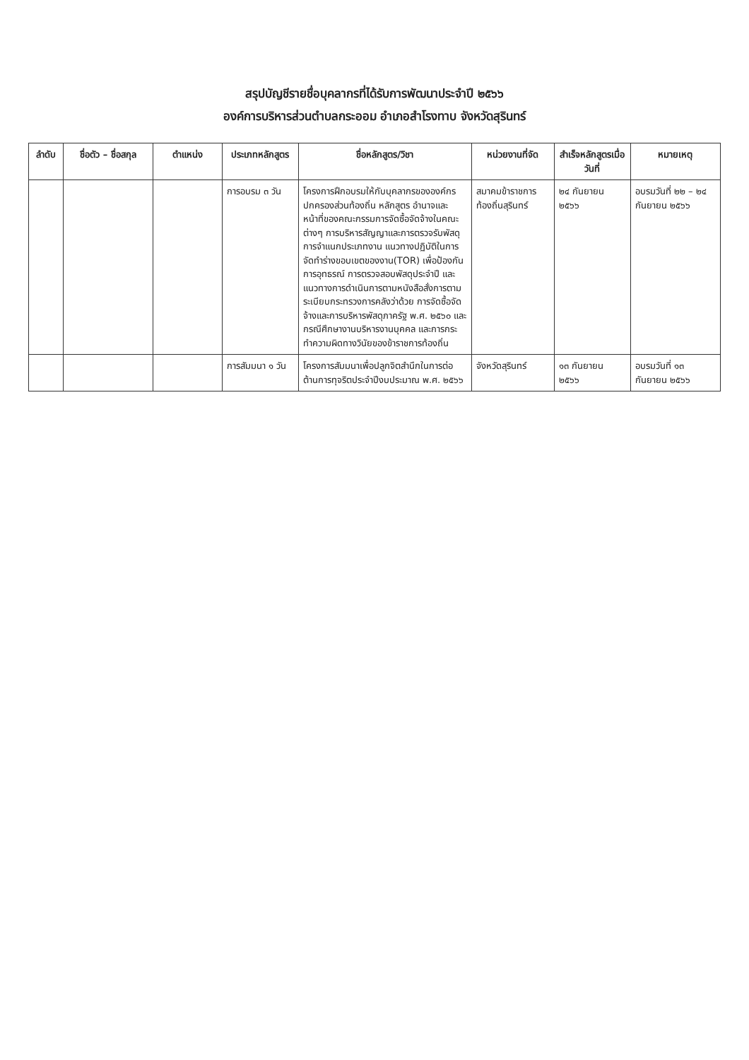สรุปบัญชีรายชื่อบุคลากรที่ได้รับการพัฒนาประจำปี ๒๕๖๖
องค์การบริหารส่วนตำบลกระออม อำเภอสำโรงทาบ จังหวัดสุรินทร์
| ลำดับ | ชื่อตัว – ชื่อสกุล | ตำแหน่ง | ประเภทหลักสูตร | ชื่อหลักสูตร/วิชา | หน่วยงานที่จัด | สำเร็จหลักสูตรเมื่อวันที่ | หมายเหตุ |
| --- | --- | --- | --- | --- | --- | --- | --- |
| | | | การอบรม ๓ วัน | โครงการฝึกอบรมให้กับบุคลากรขององค์กรปกครองส่วนท้องถิ่น หลักสูตร อำนาจและหน้าที่ของคณะกรรมการจัดซื้อจัดจ้างในคณะต่างๆ การบริหารสัญญาและการตรวจรับพัสดุ การจำแนกประเภทงาน แนวทางปฏิบัติในการจัดทำร่างขอบเขตของงาน(TOR) เพื่อป้องกันการอุทธรณ์ การตรวจสอบพัสดุประจำปี และแนวทางการดำเนินการตามหนังสือสั่งการตามระเบียบกระทรวงการคลังว่าด้วย การจัดซื้อจัดจ้างและการบริหารพัสดุภาครัฐ พ.ศ. ๒๕๖๐ และกรณีศึกษางานบริหารงานบุคคล และการกระทำความผิดทางวินัยของข้าราชการท้องถิ่น | สมาคมข้าราชการท้องถิ่นสุรินทร์ | ๒๔ กันยายน ๒๕๖๖ | อบรมวันที่ ๒๒ – ๒๔ กันยายน ๒๕๖๖ |
| | | | การสัมมนา ๑ วัน | โครงการสัมมนาเพื่อปลูกจิตสำนึกในการต่อต้านการทุจริตประจำปีงบประมาณ พ.ศ. ๒๕๖๖ | จังหวัดสุรินทร์ | ๑๓ กันยายน ๒๕๖๖ | อบรมวันที่ ๑๓ กันยายน ๒๕๖๖ |